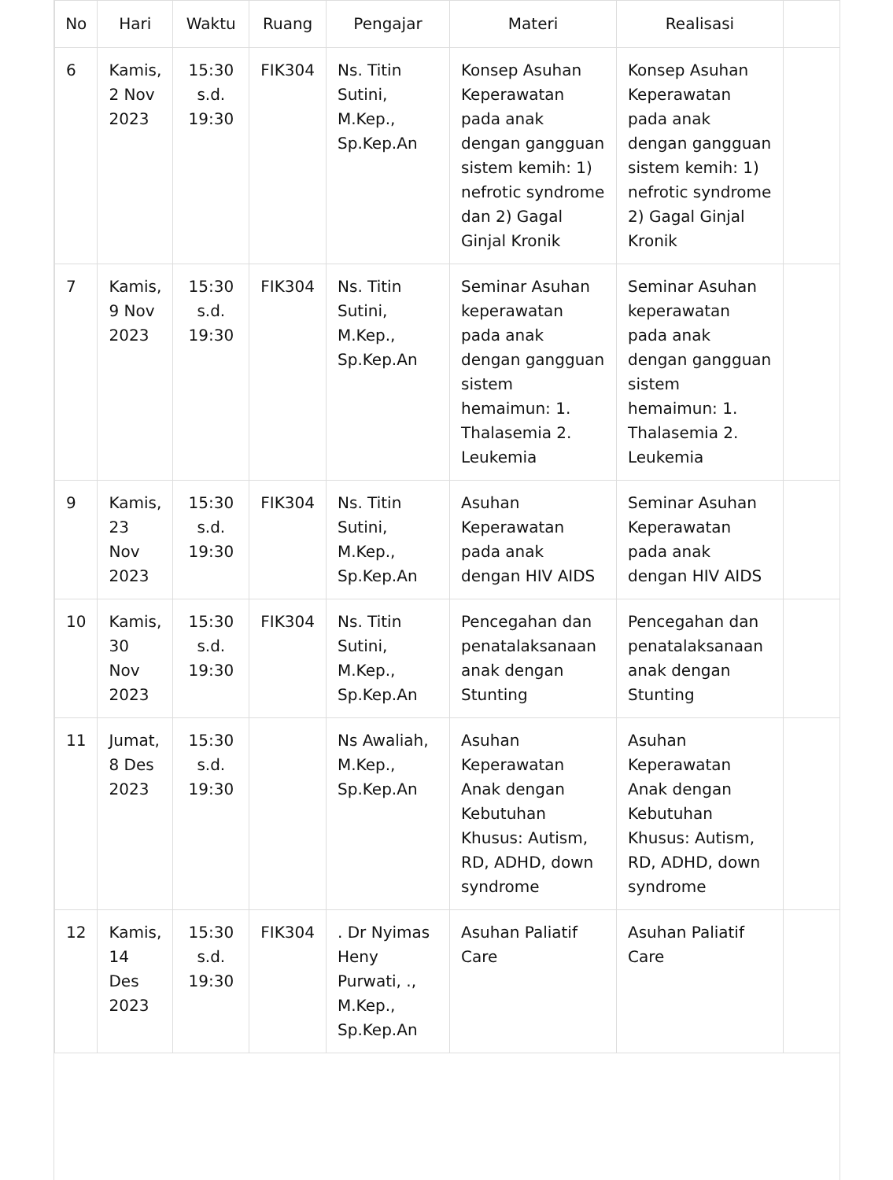| No | Hari | Waktu | Ruang | Pengajar | Materi | Realisasi | |
| --- | --- | --- | --- | --- | --- | --- | --- |
| 6 | Kamis, 2 Nov 2023 | 15:30 s.d. 19:30 | FIK304 | Ns. Titin Sutini, M.Kep., Sp.Kep.An | Konsep Asuhan Keperawatan pada anak dengan gangguan sistem kemih: 1) nefrotic syndrome dan 2) Gagal Ginjal Kronik | Konsep Asuhan Keperawatan pada anak dengan gangguan sistem kemih: 1) nefrotic syndrome 2) Gagal Ginjal Kronik | |
| 7 | Kamis, 9 Nov 2023 | 15:30 s.d. 19:30 | FIK304 | Ns. Titin Sutini, M.Kep., Sp.Kep.An | Seminar Asuhan keperawatan pada anak dengan gangguan sistem hemaimun: 1. Thalasemia 2. Leukemia | Seminar Asuhan keperawatan pada anak dengan gangguan sistem hemaimun: 1. Thalasemia 2. Leukemia | |
| 9 | Kamis, 23 Nov 2023 | 15:30 s.d. 19:30 | FIK304 | Ns. Titin Sutini, M.Kep., Sp.Kep.An | Asuhan Keperawatan pada anak dengan HIV AIDS | Seminar Asuhan Keperawatan pada anak dengan HIV AIDS | |
| 10 | Kamis, 30 Nov 2023 | 15:30 s.d. 19:30 | FIK304 | Ns. Titin Sutini, M.Kep., Sp.Kep.An | Pencegahan dan penatalaksanaan anak dengan Stunting | Pencegahan dan penatalaksanaan anak dengan Stunting | |
| 11 | Jumat, 8 Des 2023 | 15:30 s.d. 19:30 | | Ns Awaliah, M.Kep., Sp.Kep.An | Asuhan Keperawatan Anak dengan Kebutuhan Khusus: Autism, RD, ADHD, down syndrome | Asuhan Keperawatan Anak dengan Kebutuhan Khusus: Autism, RD, ADHD, down syndrome | |
| 12 | Kamis, 14 Des 2023 | 15:30 s.d. 19:30 | FIK304 | . Dr Nyimas Heny Purwati, ., M.Kep., Sp.Kep.An | Asuhan Paliatif Care | Asuhan Paliatif Care | |